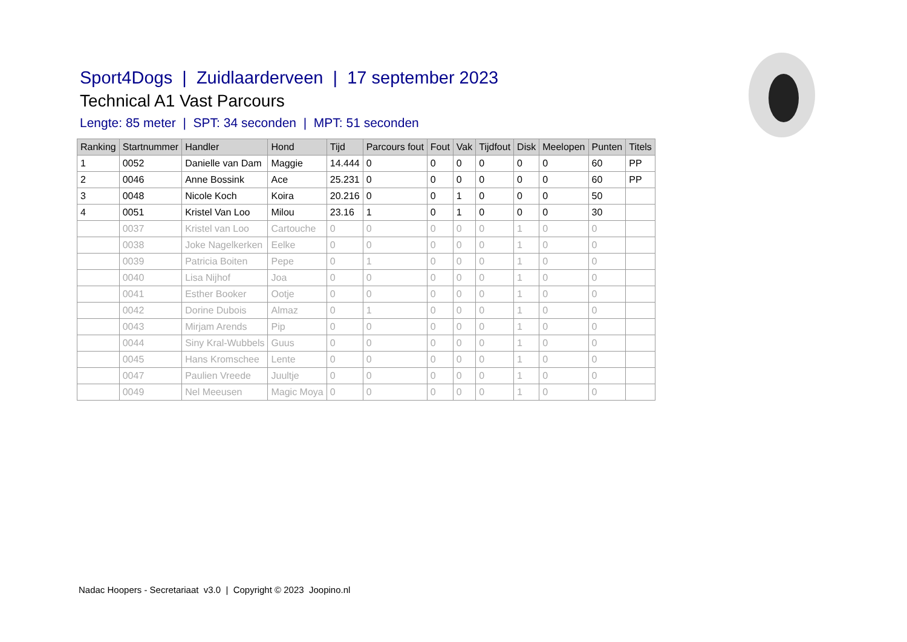Sport4Dogs | Zuidlaarderveen | 17 september 2023
Technical A1 Vast Parcours
Lengte: 85 meter | SPT: 34 seconden | MPT: 51 seconden
| Ranking | Startnummer | Handler | Hond | Tijd | Parcours fout | Fout | Vak | Tijdfout | Disk | Meelopen | Punten | Titels |
| --- | --- | --- | --- | --- | --- | --- | --- | --- | --- | --- | --- | --- |
| 1 | 0052 | Danielle van Dam | Maggie | 14.444 | 0 | 0 | 0 | 0 | 0 | 0 | 60 | PP |
| 2 | 0046 | Anne Bossink | Ace | 25.231 | 0 | 0 | 0 | 0 | 0 | 0 | 60 | PP |
| 3 | 0048 | Nicole Koch | Koira | 20.216 | 0 | 0 | 1 | 0 | 0 | 0 | 50 | |
| 4 | 0051 | Kristel Van Loo | Milou | 23.16 | 1 | 0 | 1 | 0 | 0 | 0 | 30 | |
| | 0037 | Kristel van Loo | Cartouche | 0 | 0 | 0 | 0 | 0 | 1 | 0 | 0 | |
| | 0038 | Joke Nagelkerken | Eelke | 0 | 0 | 0 | 0 | 0 | 1 | 0 | 0 | |
| | 0039 | Patricia Boiten | Pepe | 0 | 1 | 0 | 0 | 0 | 1 | 0 | 0 | |
| | 0040 | Lisa Nijhof | Joa | 0 | 0 | 0 | 0 | 0 | 1 | 0 | 0 | |
| | 0041 | Esther Booker | Ootje | 0 | 0 | 0 | 0 | 0 | 1 | 0 | 0 | |
| | 0042 | Dorine Dubois | Almaz | 0 | 1 | 0 | 0 | 0 | 1 | 0 | 0 | |
| | 0043 | Mirjam Arends | Pip | 0 | 0 | 0 | 0 | 0 | 1 | 0 | 0 | |
| | 0044 | Siny Kral-Wubbels | Guus | 0 | 0 | 0 | 0 | 0 | 1 | 0 | 0 | |
| | 0045 | Hans Kromschee | Lente | 0 | 0 | 0 | 0 | 0 | 1 | 0 | 0 | |
| | 0047 | Paulien Vreede | Juultje | 0 | 0 | 0 | 0 | 0 | 1 | 0 | 0 | |
| | 0049 | Nel Meeusen | Magic Moya | 0 | 0 | 0 | 0 | 0 | 1 | 0 | 0 | |
Nadac Hoopers - Secretariaat v3.0 | Copyright © 2023 Joopino.nl